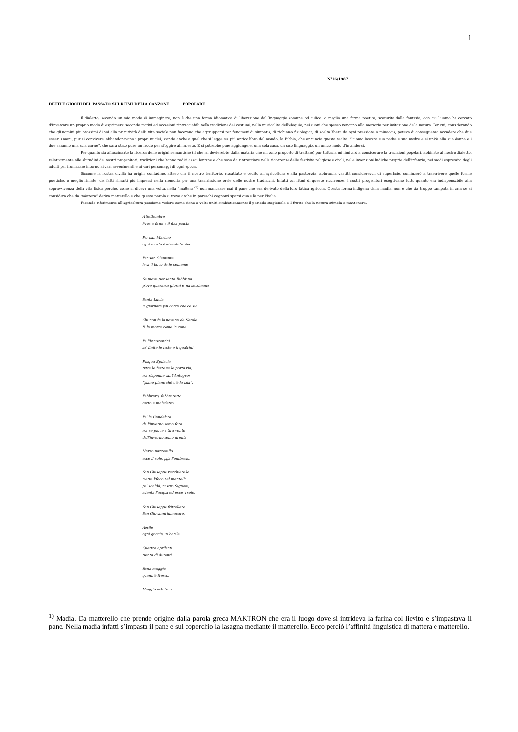1
N°16/1987
DETTI E GIOCHI DEL PASSATO SUI RITMI DELLA CANZONE POPOLARE
Il dialetto, secondo un mio modo di immaginare, non è che una forma idiomatica di liberazione dal linguaggio comune od aulico: o meglio una forma poetica, scaturita dalla fantasia, con cui l'uomo ha cercato d'inventare un proprio modo di esprimersi secondo motivi ed occasioni rintracciabili nella tradizione dei costumi, nella musicalità dell'eloquio, nei suoni che spesso vengono alla memoria per imitazione della natura. Per cui, considerando che gli uomini più prossimi di noi alla primitività della vita sociale non facevano che aggrupparsi per fenomeni di simpatia, di richiamo fisiologico, di scelta libera da ogni pressione o minaccia, poteva di conseguenza accadere che due esseri umani, pur di convivere, abbandonavano i propri nuclei, stando anche a quel che si legge sul più antico libro del mondo, la Bibbia, che annuncia questa realtà: “l'uomo lascerà suo padre e sua madre e si unirà alla sua donna e i due saranno una sola carne”, che sarà stato pure un modo per sfuggire all'incesto. E si potrebbe pure aggiungere, una sola casa, un solo linguaggio, un unico modo d'intendersi.
Per quanto sia affascinante la ricerca delle origini semantiche (il che mi devierebbe dalla materia che mi sono proposto di trattare) pur tuttavia mi limiterò a considerare la tradizioni popolari, abbinate al nostro dialetto, relativamente alle abitudini dei nostri progenitori; tradizioni che hanno radici assai lontane e che sono da rintracciare nelle ricorrenze delle festività religiose e civili, nelle invenzioni ludiche proprie dell'infanzia, nei modi espressivi degli adulti per ironizzare intorno ai vari avvenimenti e ai vari personaggi di ogni epoca.
Siccome la nostra civiltà ha origini contadine, atteso che il nostro territorio, riscattato e dedito all'agricoltura e alla pastorizia, abbraccia vastità considerevoli di superficie, comincerò a trascrivere quelle forme poetiche, o meglio rimate, dei fatti rimasti più impressi nella memoria per una trasmissione orale delle nostre tradizioni. Infatti sui ritmi di queste ricorrenze, i nostri progenitori eseguivano tutto quanto era indispensabile alla sopravvivenza della vita fisica perché, come si diceva una volta, nella “màttera”<sup>1)</sup> non mancasse mai il pane che era derivato della loro fatica agricola. Questa forma indigena della madia, non è che sia troppo campata in aria se si considera che da “màttera” deriva matterello e che questa parola si trova anche in parecchi cognomi sparsi qua e là per l'Italia.
Facendo riferimento all'agricoltura possiamo vedere come siano a volte uniti simbioticamente il periodo stagionale e il frutto che la natura stimola a mantenere:
A Settembre
l'uva è fatta e il fico pende
Per san Martino
ogni mosto è diventato vino
Per san Clemente
leva 'l bovo da le semente
Se piove per santa Bibbiana
piove quaranta giorni e 'na settimana
Santa Lucia
la giornata più corta che ce sia
Chi non fa la novena de Natale
fa la morte come 'n cane
Pe l'Innocentini
so' finite le feste e li quatrini
Pasqua Epifania
tutte le feste se le porta via,
ma risponne sant'Antogno:
“piano piano chè c'è la mia”.
Febbraro, febbraretto
corto e maledetto
Pe' la Candelora
da l'inverno semo fora
ma se piove o tira vento
dell'inverno semo drento
Marzo pazzerello
esce il sole, pija l'ombrello.
San Giuseppe vecchierello
mette l'foco nel mantello
pe' scaldà, nostro Signore,
allenta l'acqua ed esce 'l sole.
San Giuseppe frittellaro
San Giovanni lumacaro.
Aprile
ogni goccia, 'n barile.
Quattro aprilanti
trenta di duranti
Bono maggio
quann'è fresco.
Maggio ortolano
<sup>1)</sup> Madia. Da matterello che prende origine dalla parola greca MAKTRON che era il luogo dove si intrideva la farina col lievito e s’impastava il pane. Nella madia infatti s’impasta il pane e sul coperchio la lasagna mediante il matterello. Ecco perciò l’affinità linguistica di mattera e matterello.